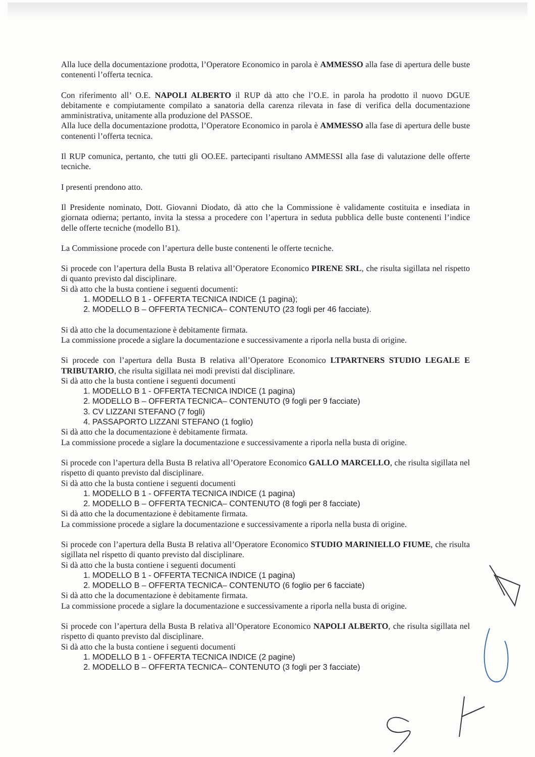Alla luce della documentazione prodotta, l’Operatore Economico in parola è AMMESSO alla fase di apertura delle buste contenenti l’offerta tecnica.
Con riferimento all’ O.E. NAPOLI ALBERTO il RUP dà atto che l’O.E. in parola ha prodotto il nuovo DGUE debitamente e compiutamente compilato a sanatoria della carenza rilevata in fase di verifica della documentazione amministrativa, unitamente alla produzione del PASSOE.
Alla luce della documentazione prodotta, l’Operatore Economico in parola è AMMESSO alla fase di apertura delle buste contenenti l’offerta tecnica.
Il RUP comunica, pertanto, che tutti gli OO.EE. partecipanti risultano AMMESSI alla fase di valutazione delle offerte tecniche.
I presenti prendono atto.
Il Presidente nominato, Dott. Giovanni Diodato, dà atto che la Commissione è validamente costituita e insediata in giornata odierna; pertanto, invita la stessa a procedere con l’apertura in seduta pubblica delle buste contenenti l’indice delle offerte tecniche (modello B1).
La Commissione procede con l’apertura delle buste contenenti le offerte tecniche.
Si procede con l’apertura della Busta B relativa all’Operatore Economico PIRENE SRL, che risulta sigillata nel rispetto di quanto previsto dal disciplinare.
Si dà atto che la busta contiene i seguenti documenti:
1. MODELLO B 1 - OFFERTA TECNICA INDICE (1 pagina);
2. MODELLO B – OFFERTA TECNICA– CONTENUTO (23 fogli per 46 facciate).
Si dà atto che la documentazione è debitamente firmata.
La commissione procede a siglare la documentazione e successivamente a riporla nella busta di origine.
Si procede con l’apertura della Busta B relativa all’Operatore Economico LTPARTNERS STUDIO LEGALE E TRIBUTARIO, che risulta sigillata nei modi previsti dal disciplinare.
Si dà atto che la busta contiene i seguenti documenti
1. MODELLO B 1 - OFFERTA TECNICA INDICE (1 pagina)
2. MODELLO B – OFFERTA TECNICA– CONTENUTO (9 fogli per 9 facciate)
3. CV LIZZANI STEFANO (7 fogli)
4. PASSAPORTO LIZZANI STEFANO (1 foglio)
Si dà atto che la documentazione è debitamente firmata.
La commissione procede a siglare la documentazione e successivamente a riporla nella busta di origine.
Si procede con l’apertura della Busta B relativa all’Operatore Economico GALLO MARCELLO, che risulta sigillata nel rispetto di quanto previsto dal disciplinare.
Si dà atto che la busta contiene i seguenti documenti
1. MODELLO B 1 - OFFERTA TECNICA INDICE (1 pagina)
2. MODELLO B – OFFERTA TECNICA– CONTENUTO (8 fogli per 8 facciate)
Si dà atto che la documentazione è debitamente firmata.
La commissione procede a siglare la documentazione e successivamente a riporla nella busta di origine.
Si procede con l’apertura della Busta B relativa all’Operatore Economico STUDIO MARINIELLO FIUME, che risulta sigillata nel rispetto di quanto previsto dal disciplinare.
Si dà atto che la busta contiene i seguenti documenti
1. MODELLO B 1 - OFFERTA TECNICA INDICE (1 pagina)
2. MODELLO B – OFFERTA TECNICA– CONTENUTO (6 foglio per 6 facciate)
Si dà atto che la documentazione è debitamente firmata.
La commissione procede a siglare la documentazione e successivamente a riporla nella busta di origine.
Si procede con l’apertura della Busta B relativa all’Operatore Economico NAPOLI ALBERTO, che risulta sigillata nel rispetto di quanto previsto dal disciplinare.
Si dà atto che la busta contiene i seguenti documenti
1. MODELLO B 1 - OFFERTA TECNICA INDICE (2 pagine)
2. MODELLO B – OFFERTA TECNICA– CONTENUTO (3 fogli per 3 facciate)